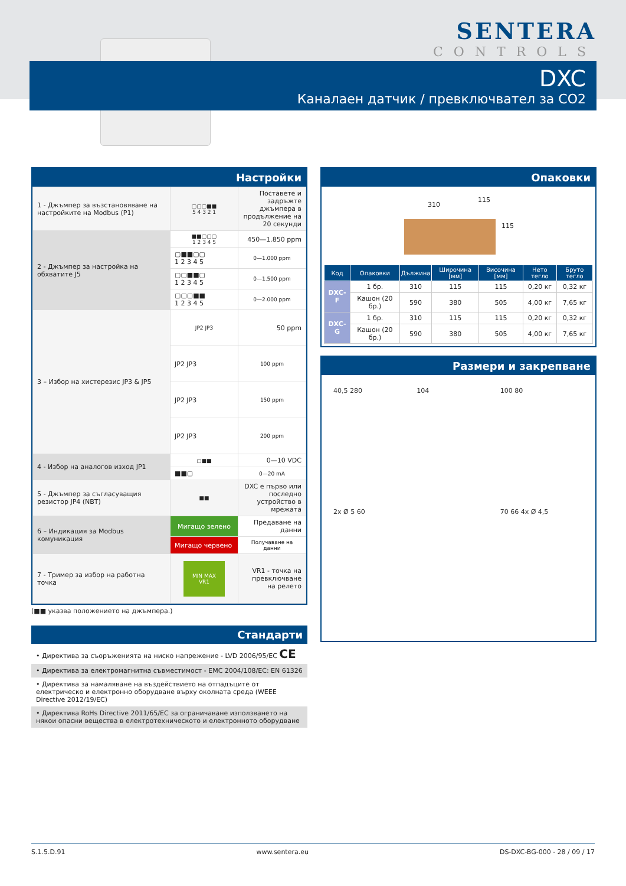SENTERA
CONTROLS
DXC
Каналаен датчик / превключвател за CO2
Настройки
| 1 - Джъмпер за възстановяване на настройките на Modbus (P1) | ▢▢▢■■ 5 4 3 2 1 | Поставете и задръжте джъмпера в продължение на 20 секунди |
| 2 - Джъмпер за настройка на обхватите J5 | ■■▢▢▢ 1 2 3 4 5 | 450—1.850 ppm |
| | ▢■■▢▢ 1 2 3 4 5 | 0—1.000 ppm |
| | ▢▢■■▢ 1 2 3 4 5 | 0—1.500 ppm |
| | ▢▢▢■■ 1 2 3 4 5 | 0—2.000 ppm |
| 3 – Избор на хистерезис JP3 & JP5 | JP2 JP3 | 50 ppm |
| | JP2 JP3 | 100 ppm |
| | JP2 JP3 | 150 ppm |
| | JP2 JP3 | 200 ppm |
| 4 - Избор на аналогов изход JP1 | ▢■■ | 0—10 VDC |
| | ■■▢ | 0—20 mA |
| 5 - Джъмпер за съгласуващия резистор JP4 (NBT) | ■■ | DXC е първо или последно устройство в мрежата |
| 6 – Индикация за Modbus комуникация | Мигащо зелено | Предаване на данни |
| | Мигащо червено | Получаване на данни |
| 7 - Тример за избор на работна точка | MIN MAX VR1 | VR1 - точка на превключване на релето |
(■■ указва положението на джъмпера.)
Стандарти
• Директива за съоръженията на ниско напрежение - LVD 2006/95/EC CE
• Директива за електромагнитна съвместимост - EMC 2004/108/EC: EN 61326
• Директива за намаляване на въздействието на отпадъците от електрическо и електронно оборудване върху околната среда (WEEE Directive 2012/19/EC)
• Директива RoHs Directive 2011/65/EC за ограничаване използването на някои опасни вещества в електротехническото и електронното оборудване
Опаковки
310
115
115
| Код | Опаковки | Дължина | Широчина [мм] | Височина [мм] | Нето тегло | Бруто тегло |
| --- | --- | --- | --- | --- | --- | --- |
| DXC-F | 1 бр. | 310 | 115 | 115 | 0,20 кг | 0,32 кг |
| | Кашон (20 бр.) | 590 | 380 | 505 | 4,00 кг | 7,65 кг |
| DXC-G | 1 бр. | 310 | 115 | 115 | 0,20 кг | 0,32 кг |
| | Кашон (20 бр.) | 590 | 380 | 505 | 4,00 кг | 7,65 кг |
Размери и закрепване
40,5 280
104
100 80
2x Ø 5 60
70 66 4x Ø 4,5
S.1.5.D.91 www.sentera.eu DS-DXC-BG-000 - 28 / 09 / 17